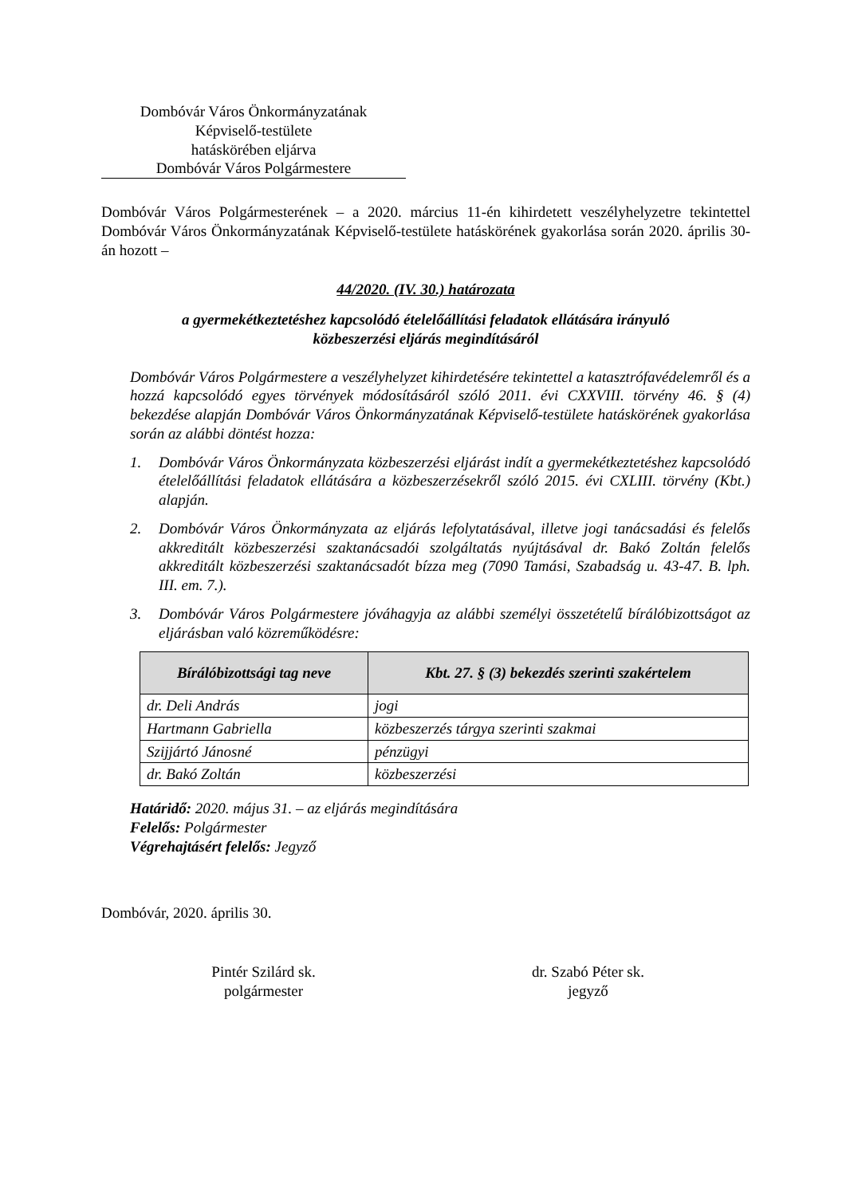Dombóvár Város Önkormányzatának
Képviselő-testülete
hatáskörében eljárva
Dombóvár Város Polgármestere
Dombóvár Város Polgármesterének – a 2020. március 11-én kihirdetett veszélyhelyzetre tekintettel Dombóvár Város Önkormányzatának Képviselő-testülete hatáskörének gyakorlása során 2020. április 30-án hozott –
44/2020. (IV. 30.) határozata
a gyermekétkeztetéshez kapcsolódó ételelőállítási feladatok ellátására irányuló
közbeszerzési eljárás megindításáról
Dombóvár Város Polgármestere a veszélyhelyzet kihirdetésére tekintettel a katasztrófavédelemről és a hozzá kapcsolódó egyes törvények módosításáról szóló 2011. évi CXXVIII. törvény 46. § (4) bekezdése alapján Dombóvár Város Önkormányzatának Képviselő-testülete hatáskörének gyakorlása során az alábbi döntést hozza:
1. Dombóvár Város Önkormányzata közbeszerzési eljárást indít a gyermekétkeztetéshez kapcsolódó ételelőállítási feladatok ellátására a közbeszerzésekről szóló 2015. évi CXLIII. törvény (Kbt.) alapján.
2. Dombóvár Város Önkormányzata az eljárás lefolytatásával, illetve jogi tanácsadási és felelős akkreditált közbeszerzési szaktanácsadói szolgáltatás nyújtásával dr. Bakó Zoltán felelős akkreditált közbeszerzési szaktanácsadót bízza meg (7090 Tamási, Szabadság u. 43-47. B. lph. III. em. 7.).
3. Dombóvár Város Polgármestere jóváhagyja az alábbi személyi összetételű bírálóbizottságot az eljárásban való közreműködésre:
| Bírálóbizottsági tag neve | Kbt. 27. § (3) bekezdés szerinti szakértelem |
| --- | --- |
| dr. Deli András | jogi |
| Hartmann Gabriella | közbeszerzés tárgya szerinti szakmai |
| Szijjártó Jánosné | pénzügyi |
| dr. Bakó Zoltán | közbeszerzési |
Határidő: 2020. május 31. – az eljárás megindítására
Felelős: Polgármester
Végrehajtásért felelős: Jegyző
Dombóvár, 2020. április 30.
Pintér Szilárd sk.
polgármester
dr. Szabó Péter sk.
jegyző